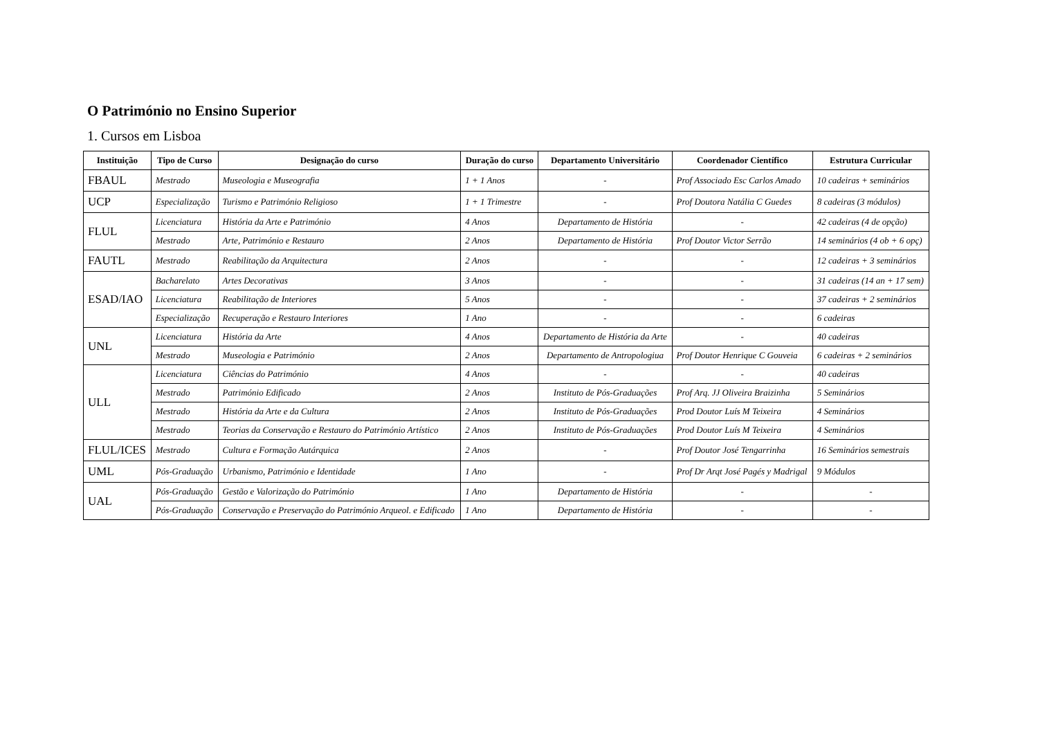O Património no Ensino Superior
1. Cursos em Lisboa
| Instituição | Tipo de Curso | Designação do curso | Duração do curso | Departamento Universitário | Coordenador Científico | Estrutura Curricular |
| --- | --- | --- | --- | --- | --- | --- |
| FBAUL | Mestrado | Museologia e Museografia | 1 + 1 Anos | - | Prof Associado Esc Carlos Amado | 10 cadeiras + seminários |
| UCP | Especialização | Turismo e Património Religioso | 1 + 1 Trimestre | - | Prof Doutora Natália C Guedes | 8 cadeiras (3 módulos) |
| FLUL | Licenciatura | História da Arte e Património | 4 Anos | Departamento de História | - | 42 cadeiras (4 de opção) |
| | Mestrado | Arte, Património e Restauro | 2 Anos | Departamento de História | Prof Doutor Victor Serrão | 14 seminários (4 ob + 6 opç) |
| FAUTL | Mestrado | Reabilitação da Arquitectura | 2 Anos | - | - | 12 cadeiras + 3 seminários |
| ESAD/IAO | Bacharelato | Artes Decorativas | 3 Anos | - | - | 31 cadeiras (14 an + 17 sem) |
| | Licenciatura | Reabilitação de Interiores | 5 Anos | - | - | 37 cadeiras + 2 seminários |
| | Especialização | Recuperação e Restauro Interiores | 1 Ano | - | - | 6 cadeiras |
| UNL | Licenciatura | História da Arte | 4 Anos | Departamento de História da Arte | - | 40 cadeiras |
| | Mestrado | Museologia e Património | 2 Anos | Departamento de Antropologiua | Prof Doutor Henrique C Gouveia | 6 cadeiras + 2 seminários |
| ULL | Licenciatura | Ciências do Património | 4 Anos | - | - | 40 cadeiras |
| | Mestrado | Património Edificado | 2 Anos | Instituto de Pós-Graduações | Prof Arq. JJ Oliveira Braizinha | 5 Seminários |
| | Mestrado | História da Arte e da Cultura | 2 Anos | Instituto de Pós-Graduações | Prod Doutor Luís M Teixeira | 4 Seminários |
| | Mestrado | Teorias da Conservação e Restauro do Património Artístico | 2 Anos | Instituto de Pós-Graduações | Prod Doutor Luís M Teixeira | 4 Seminários |
| FLUL/ICES | Mestrado | Cultura e Formação Autárquica | 2 Anos | - | Prof Doutor José Tengarrinha | 16 Seminários semestrais |
| UML | Pós-Graduação | Urbanismo, Património e Identidade | 1 Ano | - | Prof Dr Arqt José Pagés y Madrigal | 9 Módulos |
| UAL | Pós-Graduação | Gestão e Valorização do Património | 1 Ano | Departamento de História | - | - |
| | Pós-Graduação | Conservação e Preservação do Património Arqueol. e Edificado | 1 Ano | Departamento de História | - | - |